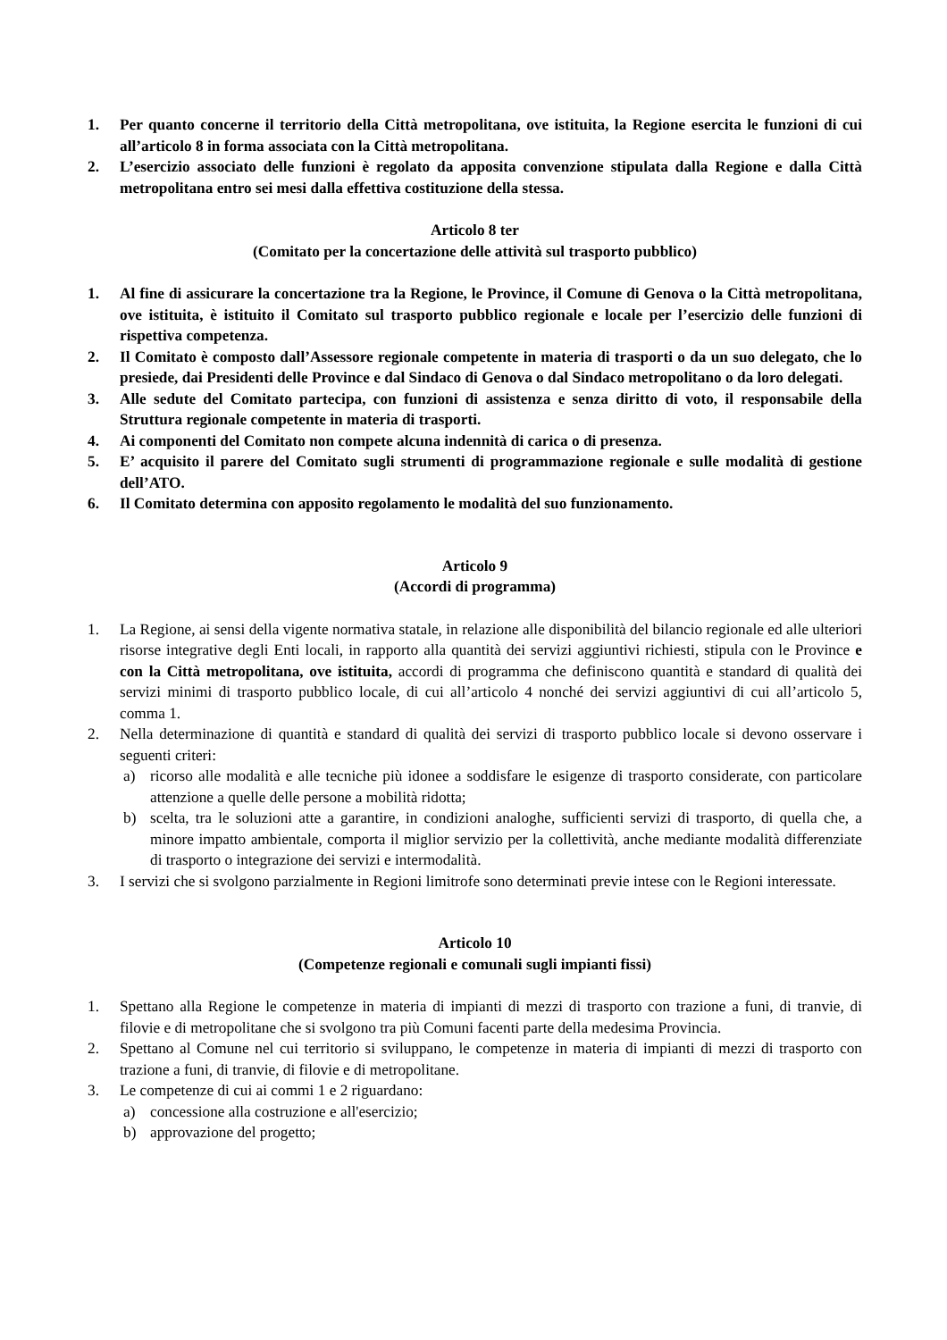1. Per quanto concerne il territorio della Città metropolitana, ove istituita, la Regione esercita le funzioni di cui all’articolo 8 in forma associata con la Città metropolitana.
2. L’esercizio associato delle funzioni è regolato da apposita convenzione stipulata dalla Regione e dalla Città metropolitana entro sei mesi dalla effettiva costituzione della stessa.
Articolo 8 ter
(Comitato per la concertazione delle attività sul trasporto pubblico)
1. Al fine di assicurare la concertazione tra la Regione, le Province, il Comune di Genova o la Città metropolitana, ove istituita, è istituito il Comitato sul trasporto pubblico regionale e locale per l’esercizio delle funzioni di rispettiva competenza.
2. Il Comitato è composto dall’Assessore regionale competente in materia di trasporti o da un suo delegato, che lo presiede, dai Presidenti delle Province e dal Sindaco di Genova o dal Sindaco metropolitano o da loro delegati.
3. Alle sedute del Comitato partecipa, con funzioni di assistenza e senza diritto di voto, il responsabile della Struttura regionale competente in materia di trasporti.
4. Ai componenti del Comitato non compete alcuna indennità di carica o di presenza.
5. E’ acquisito il parere del Comitato sugli strumenti di programmazione regionale e sulle modalità di gestione dell’ATO.
6. Il Comitato determina con apposito regolamento le modalità del suo funzionamento.
Articolo 9
(Accordi di programma)
1. La Regione, ai sensi della vigente normativa statale, in relazione alle disponibilità del bilancio regionale ed alle ulteriori risorse integrative degli Enti locali, in rapporto alla quantità dei servizi aggiuntivi richiesti, stipula con le Province e con la Città metropolitana, ove istituita, accordi di programma che definiscono quantità e standard di qualità dei servizi minimi di trasporto pubblico locale, di cui all’articolo 4 nonché dei servizi aggiuntivi di cui all’articolo 5, comma 1.
2. Nella determinazione di quantità e standard di qualità dei servizi di trasporto pubblico locale si devono osservare i seguenti criteri:
a) ricorso alle modalità e alle tecniche più idonee a soddisfare le esigenze di trasporto considerate, con particolare attenzione a quelle delle persone a mobilità ridotta;
b) scelta, tra le soluzioni atte a garantire, in condizioni analoghe, sufficienti servizi di trasporto, di quella che, a minore impatto ambientale, comporta il miglior servizio per la collettività, anche mediante modalità differenziate di trasporto o integrazione dei servizi e intermodalità.
3. I servizi che si svolgono parzialmente in Regioni limitrofe sono determinati previe intese con le Regioni interessate.
Articolo 10
(Competenze regionali e comunali sugli impianti fissi)
1. Spettano alla Regione le competenze in materia di impianti di mezzi di trasporto con trazione a funi, di tranvie, di filovie e di metropolitane che si svolgono tra più Comuni facenti parte della medesima Provincia.
2. Spettano al Comune nel cui territorio si sviluppano, le competenze in materia di impianti di mezzi di trasporto con trazione a funi, di tranvie, di filovie e di metropolitane.
3. Le competenze di cui ai commi 1 e 2 riguardano:
a) concessione alla costruzione e all'esercizio;
b) approvazione del progetto;